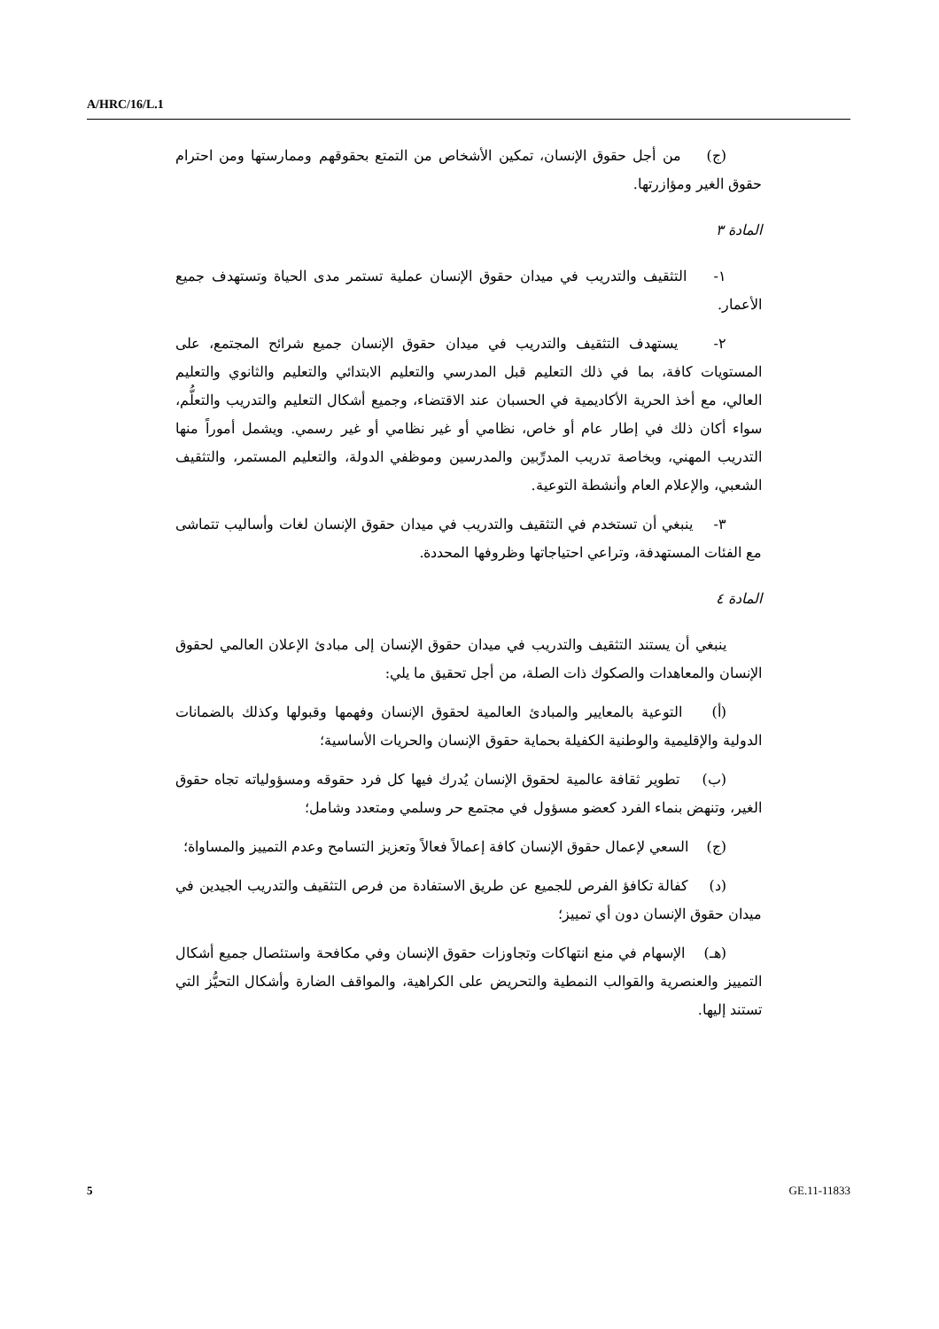A/HRC/16/L.1
(ج) من أجل حقوق الإنسان، تمكين الأشخاص من التمتع بحقوقهم وممارستها ومن احترام حقوق الغير ومؤازرتها.
المادة ٣
١- التثقيف والتدريب في ميدان حقوق الإنسان عملية تستمر مدى الحياة وتستهدف جميع الأعمار.
٢- يستهدف التثقيف والتدريب في ميدان حقوق الإنسان جميع شرائح المجتمع، على المستويات كافة، بما في ذلك التعليم قبل المدرسي والتعليم الابتدائي والتعليم والثانوي والتعليم العالي، مع أخذ الحرية الأكاديمية في الحسبان عند الاقتضاء، وجميع أشكال التعليم والتدريب والتعلُّم، سواء أكان ذلك في إطار عام أو خاص، نظامي أو غير نظامي أو غير رسمي. ويشمل أموراً منها التدريب المهني، وبخاصة تدريب المدرِّبين والمدرسين وموظفي الدولة، والتعليم المستمر، والتثقيف الشعبي، والإعلام العام وأنشطة التوعية.
٣- ينبغي أن تستخدم في التثقيف والتدريب في ميدان حقوق الإنسان لغات وأساليب تتماشى مع الفئات المستهدفة، وتراعي احتياجاتها وظروفها المحددة.
المادة ٤
ينبغي أن يستند التثقيف والتدريب في ميدان حقوق الإنسان إلى مبادئ الإعلان العالمي لحقوق الإنسان والمعاهدات والصكوك ذات الصلة، من أجل تحقيق ما يلي:
(أ) التوعية بالمعايير والمبادئ العالمية لحقوق الإنسان وفهمها وقبولها وكذلك بالضمانات الدولية والإقليمية والوطنية الكفيلة بحماية حقوق الإنسان والحريات الأساسية؛
(ب) تطوير ثقافة عالمية لحقوق الإنسان يُدرك فيها كل فرد حقوقه ومسؤولياته تجاه حقوق الغير، وتنهض بنماء الفرد كعضو مسؤول في مجتمع حر وسلمي ومتعدد وشامل؛
(ج) السعي لإعمال حقوق الإنسان كافة إعمالاً فعالاً وتعزيز التسامح وعدم التمييز والمساواة؛
(د) كفالة تكافؤ الفرص للجميع عن طريق الاستفادة من فرص التثقيف والتدريب الجيدين في ميدان حقوق الإنسان دون أي تمييز؛
(هـ) الإسهام في منع انتهاكات وتجاوزات حقوق الإنسان وفي مكافحة واستئصال جميع أشكال التمييز والعنصرية والقوالب النمطية والتحريض على الكراهية، والمواقف الضارة وأشكال التحيُّز التي تستند إليها.
5 GE.11-11833